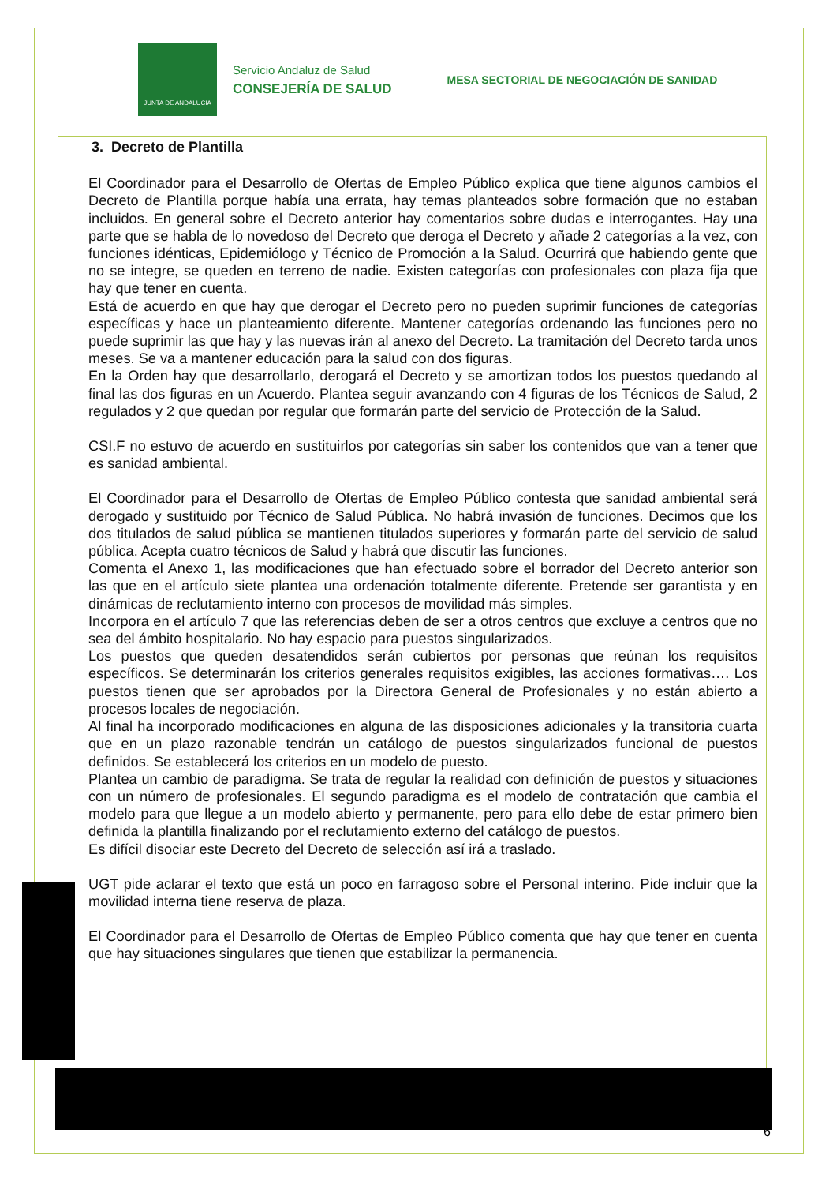JUNTA DE ANDALUCIA
Servicio Andaluz de Salud
CONSEJERÍA DE SALUD
MESA SECTORIAL DE NEGOCIACIÓN DE SANIDAD
3. Decreto de Plantilla
El Coordinador para el Desarrollo de Ofertas de Empleo Público explica que tiene algunos cambios el Decreto de Plantilla porque había una errata, hay temas planteados sobre formación que no estaban incluidos. En general sobre el Decreto anterior hay comentarios sobre dudas e interrogantes. Hay una parte que se habla de lo novedoso del Decreto que deroga el Decreto y añade 2 categorías a la vez, con funciones idénticas, Epidemiólogo y Técnico de Promoción a la Salud. Ocurrirá que habiendo gente que no se integre, se queden en terreno de nadie. Existen categorías con profesionales con plaza fija que hay que tener en cuenta.
Está de acuerdo en que hay que derogar el Decreto pero no pueden suprimir funciones de categorías específicas y hace un planteamiento diferente. Mantener categorías ordenando las funciones pero no puede suprimir las que hay y las nuevas irán al anexo del Decreto. La tramitación del Decreto tarda unos meses. Se va a mantener educación para la salud con dos figuras.
En la Orden hay que desarrollarlo, derogará el Decreto y se amortizan todos los puestos quedando al final las dos figuras en un Acuerdo. Plantea seguir avanzando con 4 figuras de los Técnicos de Salud, 2 regulados y 2 que quedan por regular que formarán parte del servicio de Protección de la Salud.
CSI.F no estuvo de acuerdo en sustituirlos por categorías sin saber los contenidos que van a tener que es sanidad ambiental.
El Coordinador para el Desarrollo de Ofertas de Empleo Público contesta que sanidad ambiental será derogado y sustituido por Técnico de Salud Pública. No habrá invasión de funciones. Decimos que los dos titulados de salud pública se mantienen titulados superiores y formarán parte del servicio de salud pública. Acepta cuatro técnicos de Salud y habrá que discutir las funciones.
Comenta el Anexo 1, las modificaciones que han efectuado sobre el borrador del Decreto anterior son las que en el artículo siete plantea una ordenación totalmente diferente. Pretende ser garantista y en dinámicas de reclutamiento interno con procesos de movilidad más simples.
Incorpora en el artículo 7 que las referencias deben de ser a otros centros que excluye a centros que no sea del ámbito hospitalario. No hay espacio para puestos singularizados.
Los puestos que queden desatendidos serán cubiertos por personas que reúnan los requisitos específicos. Se determinarán los criterios generales requisitos exigibles, las acciones formativas…. Los puestos tienen que ser aprobados por la Directora General de Profesionales y no están abierto a procesos locales de negociación.
Al final ha incorporado modificaciones en alguna de las disposiciones adicionales y la transitoria cuarta que en un plazo razonable tendrán un catálogo de puestos singularizados funcional de puestos definidos. Se establecerá los criterios en un modelo de puesto.
Plantea un cambio de paradigma. Se trata de regular la realidad con definición de puestos y situaciones con un número de profesionales. El segundo paradigma es el modelo de contratación que cambia el modelo para que llegue a un modelo abierto y permanente, pero para ello debe de estar primero bien definida la plantilla finalizando por el reclutamiento externo del catálogo de puestos.
Es difícil disociar este Decreto del Decreto de selección así irá a traslado.
UGT pide aclarar el texto que está un poco en farragoso sobre el Personal interino. Pide incluir que la movilidad interna tiene reserva de plaza.
El Coordinador para el Desarrollo de Ofertas de Empleo Público comenta que hay que tener en cuenta que hay situaciones singulares que tienen que estabilizar la permanencia.
6